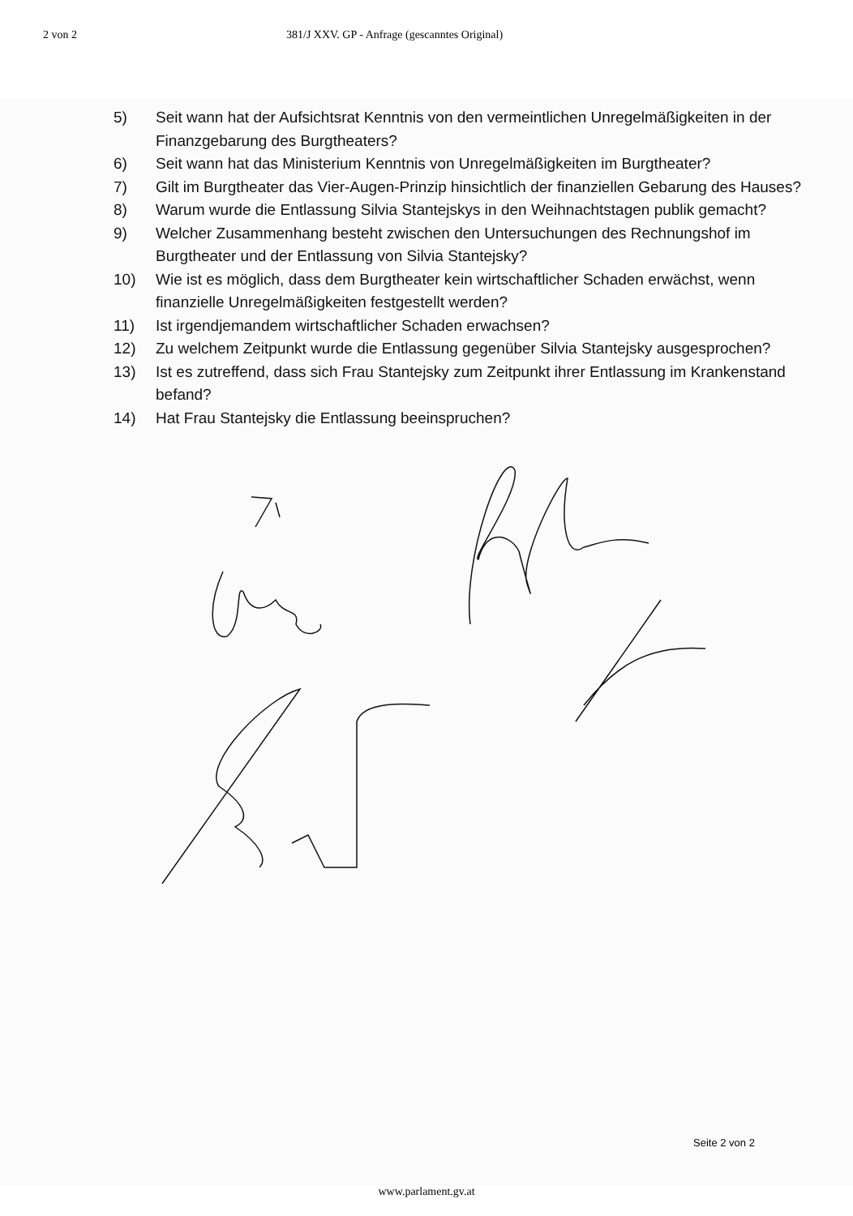2 von 2 381/J XXV. GP - Anfrage (gescanntes Original)
5) Seit wann hat der Aufsichtsrat Kenntnis von den vermeintlichen Unregelmäßigkeiten in der Finanzgebarung des Burgtheaters?
6) Seit wann hat das Ministerium Kenntnis von Unregelmäßigkeiten im Burgtheater?
7) Gilt im Burgtheater das Vier-Augen-Prinzip hinsichtlich der finanziellen Gebarung des Hauses?
8) Warum wurde die Entlassung Silvia Stantejskys in den Weihnachtstagen publik gemacht?
9) Welcher Zusammenhang besteht zwischen den Untersuchungen des Rechnungshof im Burgtheater und der Entlassung von Silvia Stantejsky?
10) Wie ist es möglich, dass dem Burgtheater kein wirtschaftlicher Schaden erwächst, wenn finanzielle Unregelmäßigkeiten festgestellt werden?
11) Ist irgendjemandem wirtschaftlicher Schaden erwachsen?
12) Zu welchem Zeitpunkt wurde die Entlassung gegenüber Silvia Stantejsky ausgesprochen?
13) Ist es zutreffend, dass sich Frau Stantejsky zum Zeitpunkt ihrer Entlassung im Krankenstand befand?
14) Hat Frau Stantejsky die Entlassung beeinspruchen?
Seite 2 von 2
www.parlament.gv.at